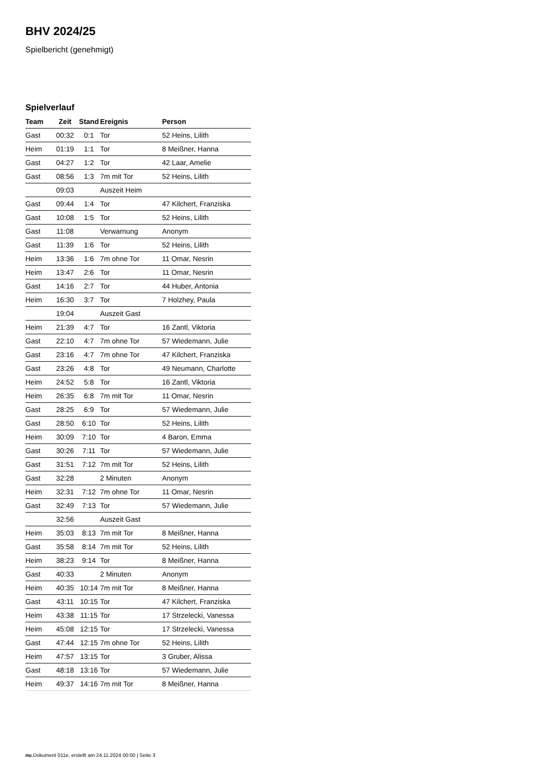BHV 2024/25
Spielbericht (genehmigt)
Spielverlauf
| Team | Zeit | Stand | Ereignis | Person |
| --- | --- | --- | --- | --- |
| Gast | 00:32 | 0:1 | Tor | 52 Heins, Lilith |
| Heim | 01:19 | 1:1 | Tor | 8 Meißner, Hanna |
| Gast | 04:27 | 1:2 | Tor | 42 Laar, Amelie |
| Gast | 08:56 | 1:3 | 7m mit Tor | 52 Heins, Lilith |
| | 09:03 | | Auszeit Heim | |
| Gast | 09:44 | 1:4 | Tor | 47 Kilchert, Franziska |
| Gast | 10:08 | 1:5 | Tor | 52 Heins, Lilith |
| Gast | 11:08 | | Verwarnung | Anonym |
| Gast | 11:39 | 1:6 | Tor | 52 Heins, Lilith |
| Heim | 13:36 | 1:6 | 7m ohne Tor | 11 Omar, Nesrin |
| Heim | 13:47 | 2:6 | Tor | 11 Omar, Nesrin |
| Gast | 14:16 | 2:7 | Tor | 44 Huber, Antonia |
| Heim | 16:30 | 3:7 | Tor | 7 Holzhey, Paula |
| | 19:04 | | Auszeit Gast | |
| Heim | 21:39 | 4:7 | Tor | 16 Zantl, Viktoria |
| Gast | 22:10 | 4:7 | 7m ohne Tor | 57 Wiedemann, Julie |
| Gast | 23:16 | 4:7 | 7m ohne Tor | 47 Kilchert, Franziska |
| Gast | 23:26 | 4:8 | Tor | 49 Neumann, Charlotte |
| Heim | 24:52 | 5:8 | Tor | 16 Zantl, Viktoria |
| Heim | 26:35 | 6:8 | 7m mit Tor | 11 Omar, Nesrin |
| Gast | 28:25 | 6:9 | Tor | 57 Wiedemann, Julie |
| Gast | 28:50 | 6:10 | Tor | 52 Heins, Lilith |
| Heim | 30:09 | 7:10 | Tor | 4 Baron, Emma |
| Gast | 30:26 | 7:11 | Tor | 57 Wiedemann, Julie |
| Gast | 31:51 | 7:12 | 7m mit Tor | 52 Heins, Lilith |
| Gast | 32:28 | | 2 Minuten | Anonym |
| Heim | 32:31 | 7:12 | 7m ohne Tor | 11 Omar, Nesrin |
| Gast | 32:49 | 7:13 | Tor | 57 Wiedemann, Julie |
| | 32:56 | | Auszeit Gast | |
| Heim | 35:03 | 8:13 | 7m mit Tor | 8 Meißner, Hanna |
| Gast | 35:58 | 8:14 | 7m mit Tor | 52 Heins, Lilith |
| Heim | 38:23 | 9:14 | Tor | 8 Meißner, Hanna |
| Gast | 40:33 | | 2 Minuten | Anonym |
| Heim | 40:35 | 10:14 | 7m mit Tor | 8 Meißner, Hanna |
| Gast | 43:11 | 10:15 | Tor | 47 Kilchert, Franziska |
| Heim | 43:38 | 11:15 | Tor | 17 Strzelecki, Vanessa |
| Heim | 45:08 | 12:15 | Tor | 17 Strzelecki, Vanessa |
| Gast | 47:44 | 12:15 | 7m ohne Tor | 52 Heins, Lilith |
| Heim | 47:57 | 13:15 | Tor | 3 Gruber, Alissa |
| Gast | 48:18 | 13:16 | Tor | 57 Wiedemann, Julie |
| Heim | 49:37 | 14:16 | 7m mit Tor | 8 Meißner, Hanna |
nu.Dokument 011e, erstellt am 24.11.2024 00:00 | Seite 3